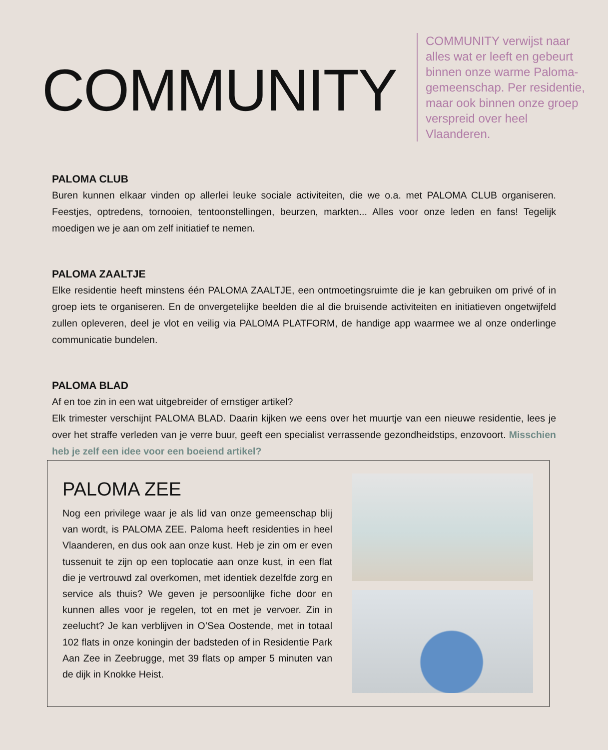COMMUNITY
COMMUNITY verwijst naar alles wat er leeft en gebeurt binnen onze warme Paloma-gemeenschap. Per residentie, maar ook binnen onze groep verspreid over heel Vlaanderen.
PALOMA CLUB
Buren kunnen elkaar vinden op allerlei leuke sociale activiteiten, die we o.a. met PALOMA CLUB organiseren. Feestjes, optredens, tornooien, tentoonstellingen, beurzen, markten... Alles voor onze leden en fans! Tegelijk moedigen we je aan om zelf initiatief te nemen.
PALOMA ZAALTJE
Elke residentie heeft minstens één PALOMA ZAALTJE, een ontmoetingsruimte die je kan gebruiken om privé of in groep iets te organiseren. En de onvergetelijke beelden die al die bruisende activiteiten en initiatieven ongetwijfeld zullen opleveren, deel je vlot en veilig via PALOMA PLATFORM, de handige app waarmee we al onze onderlinge communicatie bundelen.
PALOMA BLAD
Af en toe zin in een wat uitgebreider of ernstiger artikel?
Elk trimester verschijnt PALOMA BLAD. Daarin kijken we eens over het muurtje van een nieuwe residentie, lees je over het straffe verleden van je verre buur, geeft een specialist verrassende gezondheidstips, enzovoort. Misschien heb je zelf een idee voor een boeiend artikel?
PALOMA ZEE
Nog een privilege waar je als lid van onze gemeenschap blij van wordt, is PALOMA ZEE. Paloma heeft residenties in heel Vlaanderen, en dus ook aan onze kust. Heb je zin om er even tussenuit te zijn op een toplocatie aan onze kust, in een flat die je vertrouwd zal overkomen, met identiek dezelfde zorg en service als thuis? We geven je persoonlijke fiche door en kunnen alles voor je regelen, tot en met je vervoer. Zin in zeelucht? Je kan verblijven in O’Sea Oostende, met in totaal 102 flats in onze koningin der badsteden of in Residentie Park Aan Zee in Zeebrugge, met 39 flats op amper 5 minuten van de dijk in Knokke Heist.